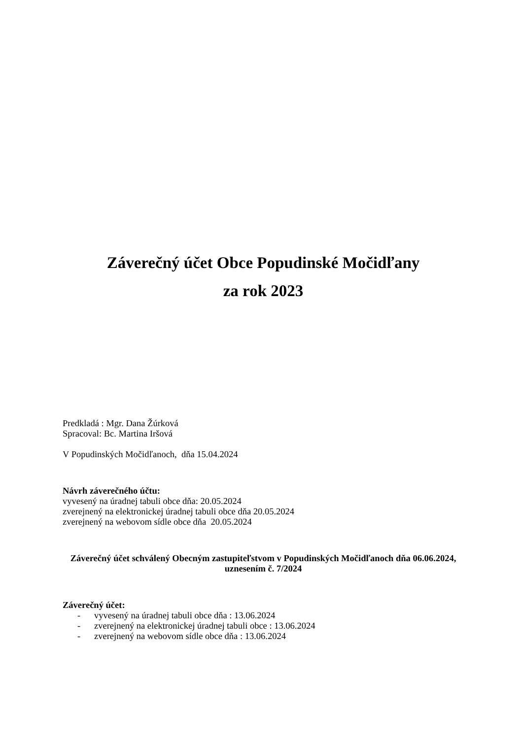Záverečný účet Obce Popudinské Močidľany
za rok 2023
Predkladá : Mgr. Dana Žúrková
Spracoval: Bc. Martina Iršová
V Popudinských Močidľanoch, dňa 15.04.2024
Návrh záverečného účtu:
vyvesený na úradnej tabuli obce dňa: 20.05.2024
zverejnený na elektronickej úradnej tabuli obce dňa 20.05.2024
zverejnený na webovom sídle obce dňa 20.05.2024
Záverečný účet schválený Obecným zastupiteľstvom v Popudinských Močidľanoch dňa 06.06.2024, uznesením č. 7/2024
Záverečný účet:
- vyvesený na úradnej tabuli obce dňa : 13.06.2024
- zverejnený na elektronickej úradnej tabuli obce : 13.06.2024
- zverejnený na webovom sídle obce dňa : 13.06.2024